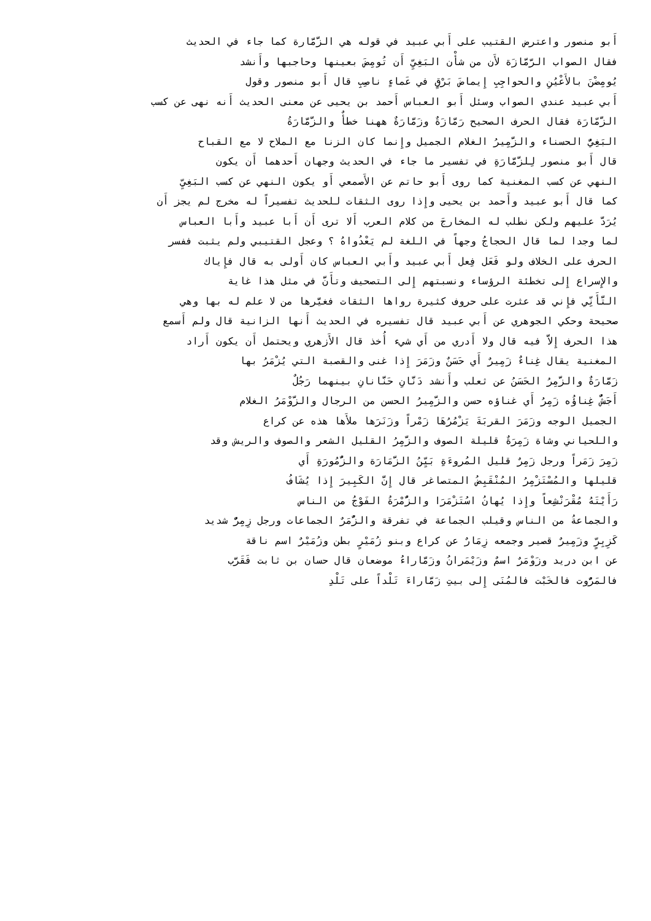أَبو منصور واعترض القتيب على أَبي عبيد في قوله هي الزَّمَّارة كما جاء في الحديث
فقال الصواب الرَّمَّازَة لأَن من شأْن البَغِيِّ أَن تُومِضَ بعينها وحاجبها وأَنشد
يُومِضْنَ بالأَعْيُنِ والحواجِبِ إِيماضَ بَرْقٍ في عَماءٍ ناصِبِ قال أَبو منصور وقول
أَبي عبيد عندي الصواب وسئل أَبو العباس أَحمد بن يحيى عن معنى الحديث أَنه نهى عن كسب
الزَّمّارَة فقال الحرف الصحيح رَمَّازَةٌ وزَمَّارَةٌ ههنا خطأٌ والزَّمَّارَةُ
البَغِيُّ الحسناء والزَّمِيرُ الغلام الجميل وإِنما كان الزنا مع الملاح لا مع القباح
قال أَبو منصور لِلزَّمَّارَةِ في تفسير ما جاء في الحديث وجهان أَحدهما أَن يكون
النهي عن كسب المغنية كما روى أَبو حاتم عن الأَصمعي أَو يكون النهي عن كسب البَغِيِّ
كما قال أَبو عبيد وأَحمد بن يحيى وإِذا روى الثقات للحديث تفسيراً له مخرج لم يجز أَن
يُرَدَّ عليهم ولكن نطلب له المخارجَ من كلام العرب أَلا ترى أَن أَبا عبيد وأَبا العباس
لما وجدا لما قال الحجاجُ وجهاً في اللغة لم يَعْدُواهُ ؟ وعجل القتيبي ولم يثبت ففسر
الحرف على الخلاف ولو فَعَل فِعل أَبي عبيد وأَبي العباس كان أَولى به قال فإِياك
والإِسراع إِلى تخطئة الرؤساء ونسبتهم إِلى التصحيف وتأَنَّ في مثل هذا غاية
التَّأَنِّي فإِني قد عثرت على حروف كثيرة رواها الثقات فغيَّرها من لا علم له بها وهي
صحيحة وحكي الجوهري عن أَبي عبيد قال تفسيره في الحديث أَنها الزانية قال ولم أَسمع
هذا الحرف إِلاَّ فيه قال ولا أَدري من أَي شيء أُخذ قال الأَزهري ويحتمل أَن يكون أَراد
المغنية يقال غِناءٌ زَمِيرٌ أَي حَسَنٌ وزَمَرَ إِذا غنى والقصبة التي يُزْمَرُ بها
زَمَّارَةٌ والزَّمِرُ الحَسَنُ عن ثعلب وأَنشد دَنَّانِ حَنَّانانِ بينهما رَجُلٌ
أَجَشُّ غِناؤُه زَمِرُ أَي غناؤه حسن والزَّمِيرُ الحسن من الرجال والزَّوْمَرُ الغلام
الجميل الوجه وزَمَرَ القربَةَ يَزْمُرُهَا زَمْراً وزَنَرَها ملأَها هذه عن كراع
واللحياني وشاة زَمِرَةٌ قليلة الصوف والزَّمِرُ القليل الشعر والصوف والريش وقد
زَمِرَ زَمَراً ورجل زَمِرٌ قليل المُروءَةِ بَيِّنُ الزَّمَارَة والزُّمُورَةِ أَي
قليلها والمُسْتَزْمِرُ المُنْقَبِضُ المتصاغر قال إِنَّ الكَبِيرَ إِذا يُشَافُ
رَأَيْتَهُ مُقْرَنْشِعاً وإِذا يُهانُ اسُتَزْمَرَا والزُّمْرَةُ الفَوْجُ من الناس
والجماعةُ من الناس وقيلب الجماعة في تفرقة والزُّمَرٌ الجماعات ورجل زِمِرٌّ شديد
كَزِبِرٍّ وزَمِيرٌ قصير وجمعه زِمَارٌ عن كراع وبنو زُمَيْرٍ بطن وزُمَيْرٌ اسم ناقة
عن ابن دريد وزَوْمَرٌ اسمٌ وزَيْمَرانُ وزَمَّاراءُ موضعان قال حسان بن ثابت فَقَرَّب
فالمَرُّوت فالخَبْت فالمُنَى إِلى بيتِ زَمَّاراءَ تَلْداً على تَلْدِ